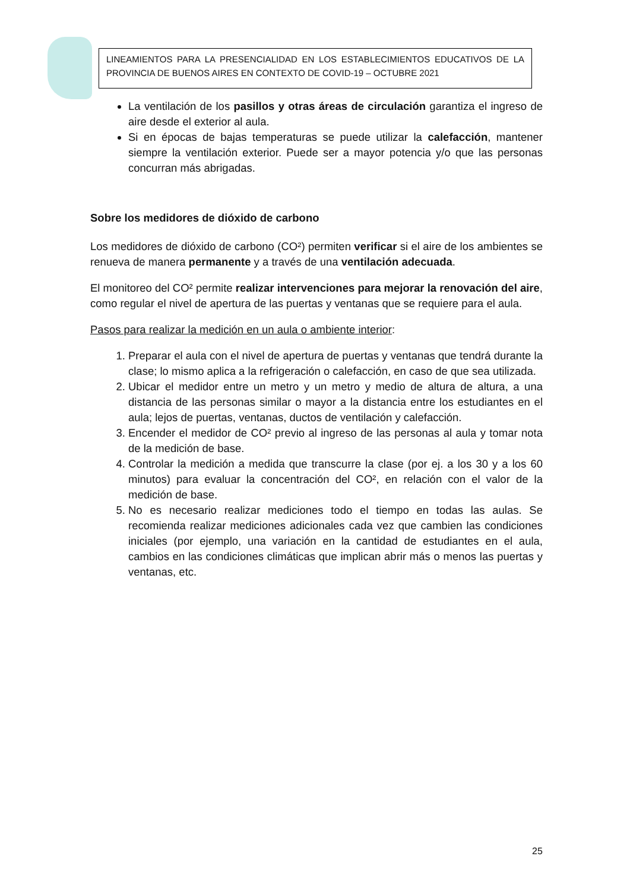LINEAMIENTOS PARA LA PRESENCIALIDAD EN LOS ESTABLECIMIENTOS EDUCATIVOS DE LA PROVINCIA DE BUENOS AIRES EN CONTEXTO DE COVID-19 – OCTUBRE 2021
La ventilación de los pasillos y otras áreas de circulación garantiza el ingreso de aire desde el exterior al aula.
Si en épocas de bajas temperaturas se puede utilizar la calefacción, mantener siempre la ventilación exterior. Puede ser a mayor potencia y/o que las personas concurran más abrigadas.
Sobre los medidores de dióxido de carbono
Los medidores de dióxido de carbono (CO²) permiten verificar si el aire de los ambientes se renueva de manera permanente y a través de una ventilación adecuada.
El monitoreo del CO² permite realizar intervenciones para mejorar la renovación del aire, como regular el nivel de apertura de las puertas y ventanas que se requiere para el aula.
Pasos para realizar la medición en un aula o ambiente interior:
1. Preparar el aula con el nivel de apertura de puertas y ventanas que tendrá durante la clase; lo mismo aplica a la refrigeración o calefacción, en caso de que sea utilizada.
2. Ubicar el medidor entre un metro y un metro y medio de altura de altura, a una distancia de las personas similar o mayor a la distancia entre los estudiantes en el aula; lejos de puertas, ventanas, ductos de ventilación y calefacción.
3. Encender el medidor de CO² previo al ingreso de las personas al aula y tomar nota de la medición de base.
4. Controlar la medición a medida que transcurre la clase (por ej. a los 30 y a los 60 minutos) para evaluar la concentración del CO², en relación con el valor de la medición de base.
5. No es necesario realizar mediciones todo el tiempo en todas las aulas. Se recomienda realizar mediciones adicionales cada vez que cambien las condiciones iniciales (por ejemplo, una variación en la cantidad de estudiantes en el aula, cambios en las condiciones climáticas que implican abrir más o menos las puertas y ventanas, etc.
25